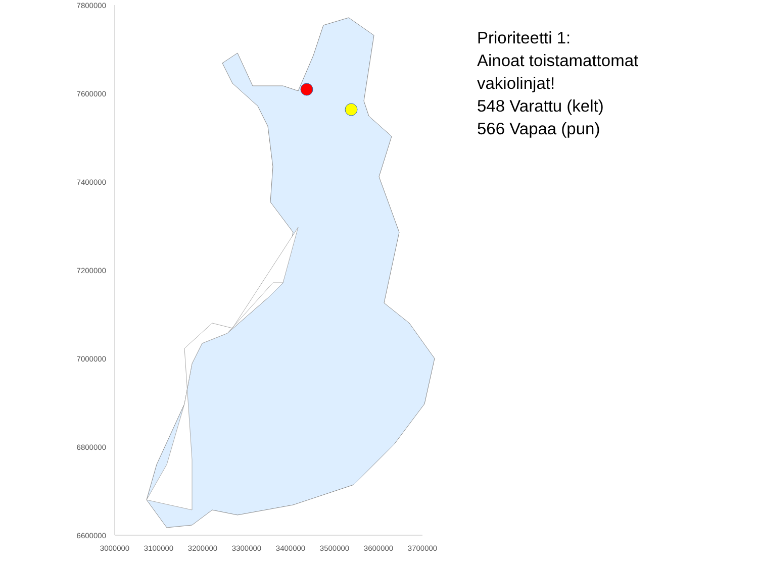7800000
7600000
7400000
7200000
7000000
6800000
6600000
3000000 3100000 3200000 3300000 3400000 3500000 3600000 3700000
Prioriteetti 1:
Ainoat toistamattomat
vakiolinjat!
548 Varattu (kelt)
566 Vapaa (pun)